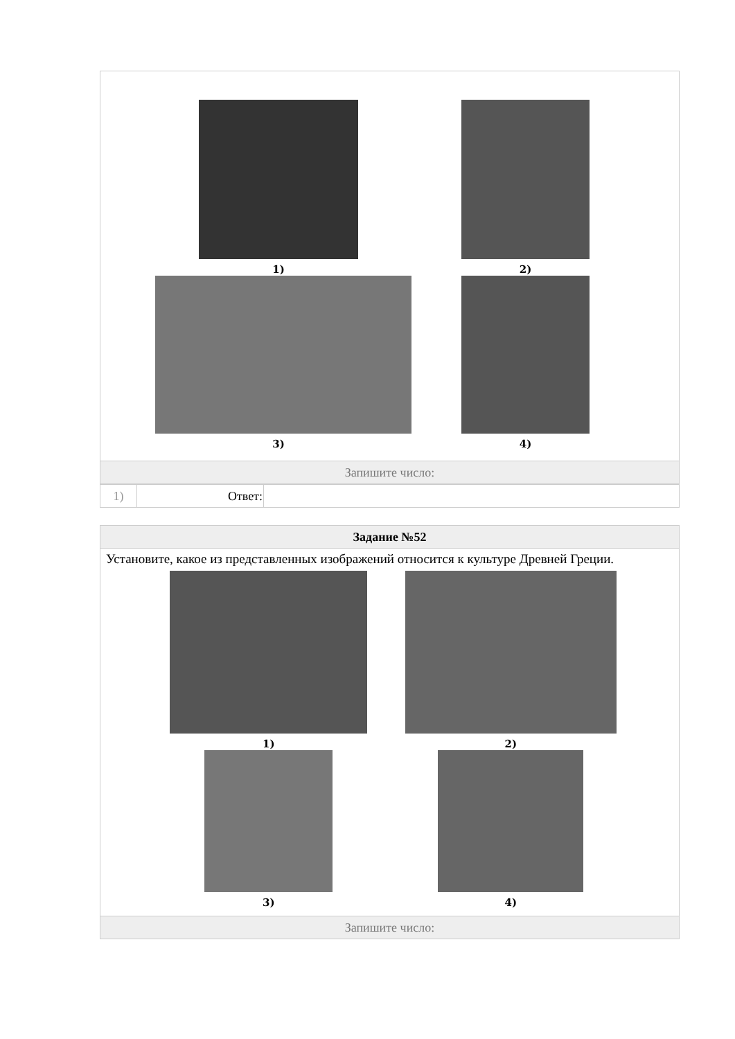| 1) 2) 3) 4) |
| Запишите число: |
| 1) | Ответ: | |
| Задание №52 |
| Установите, какое из представленных изображений относится к культуре Древней Греции. 1) 2) 3) 4) |
| Запишите число: |